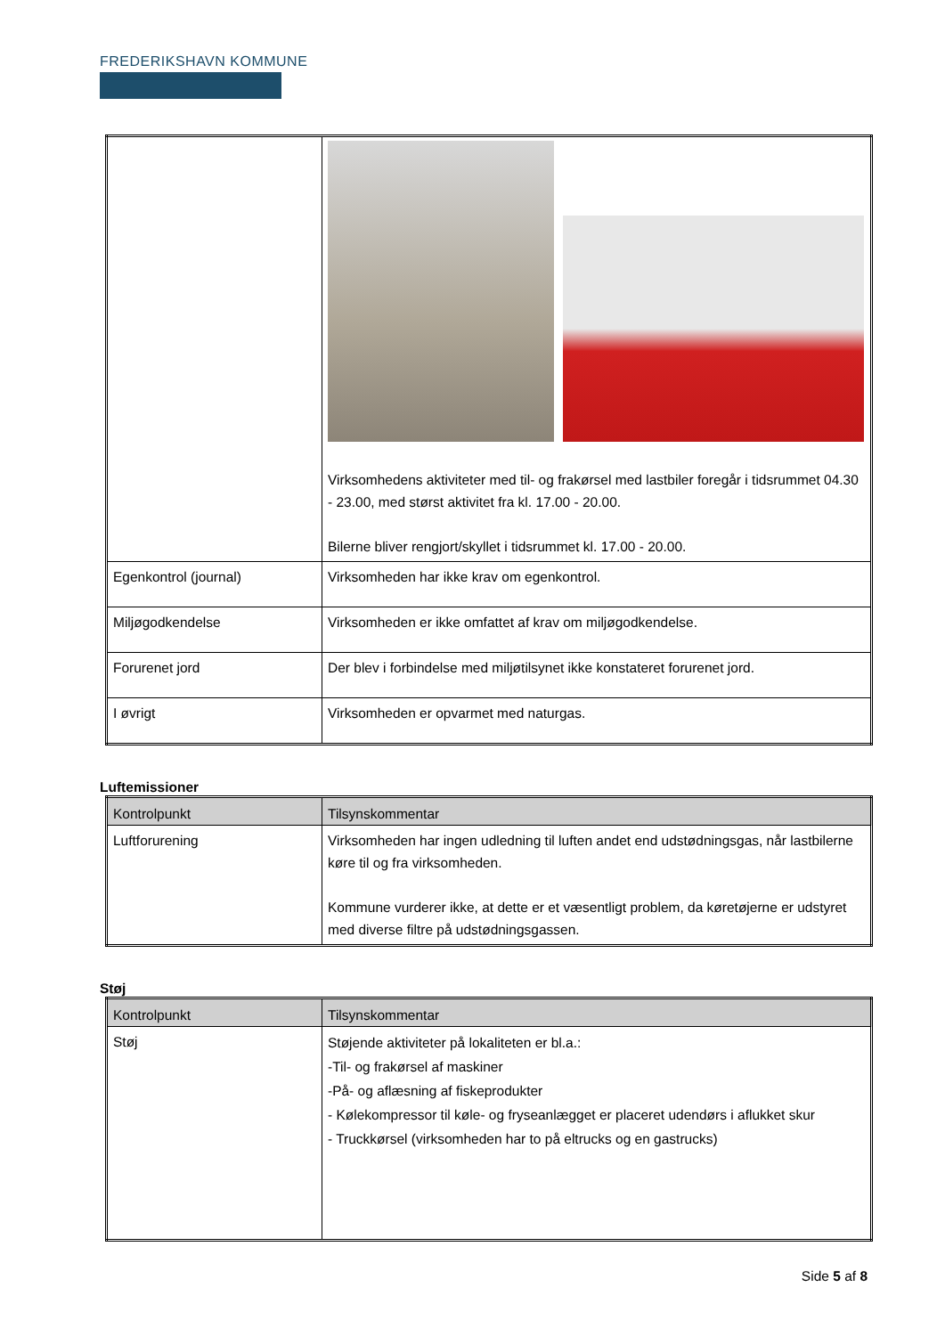FREDERIKSHAVN KOMMUNE
| | Virksomhedens aktiviteter med til- og frakørsel med lastbiler foregår i tidsrummet 04.30 - 23.00, med størst aktivitet fra kl. 17.00 - 20.00. Bilerne bliver rengjort/skyllet i tidsrummet kl. 17.00 - 20.00. |
| Egenkontrol (journal) | Virksomheden har ikke krav om egenkontrol. |
| Miljøgodkendelse | Virksomheden er ikke omfattet af krav om miljøgodkendelse. |
| Forurenet jord | Der blev i forbindelse med miljøtilsynet ikke konstateret forurenet jord. |
| I øvrigt | Virksomheden er opvarmet med naturgas. |
Luftemissioner
| Kontrolpunkt | Tilsynskommentar |
| --- | --- |
| Luftforurening | Virksomheden har ingen udledning til luften andet end udstødningsgas, når lastbilerne køre til og fra virksomheden. Kommune vurderer ikke, at dette er et væsentligt problem, da køretøjerne er udstyret med diverse filtre på udstødningsgassen. |
Støj
| Kontrolpunkt | Tilsynskommentar |
| --- | --- |
| Støj | Støjende aktiviteter på lokaliteten er bl.a.: -Til- og frakørsel af maskiner -På- og aflæsning af fiskeprodukter - Kølekompressor til køle- og fryseanlægget er placeret udendørs i aflukket skur - Truckkørsel (virksomheden har to på eltrucks og en gastrucks) |
Side 5 af 8